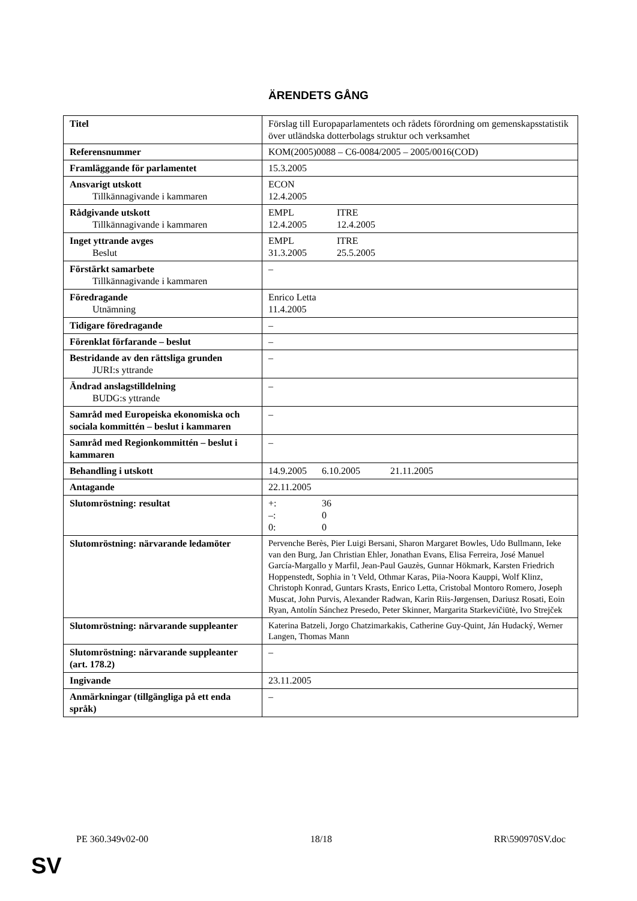ÄRENDETS GÅNG
| Titel | Förslag till Europaparlamentets och rådets förordning om gemenskapsstatistik över utländska dotterbolags struktur och verksamhet |
| Referensnummer | KOM(2005)0088 – C6-0084/2005 – 2005/0016(COD) |
| Framläggande för parlamentet | 15.3.2005 |
| Ansvarigt utskott Tillkännagivande i kammaren | ECON 12.4.2005 |
| Rådgivande utskott Tillkännagivande i kammaren | EMPL ITRE 12.4.2005 12.4.2005 |
| Inget yttrande avges Beslut | EMPL ITRE 31.3.2005 25.5.2005 |
| Förstärkt samarbete Tillkännagivande i kammaren | – |
| Föredragande Utnämning | Enrico Letta 11.4.2005 |
| Tidigare föredragande | – |
| Förenklat förfarande – beslut | – |
| Bestridande av den rättsliga grunden JURI:s yttrande | – |
| Ändrad anslagstilldelning BUDG:s yttrande | – |
| Samråd med Europeiska ekonomiska och sociala kommittén – beslut i kammaren | – |
| Samråd med Regionkommittén – beslut i kammaren | – |
| Behandling i utskott | 14.9.2005 6.10.2005 21.11.2005 |
| Antagande | 22.11.2005 |
| Slutomröstning: resultat | +: 36 –: 0 0: 0 |
| Slutomröstning: närvarande ledamöter | Pervenche Berès, Pier Luigi Bersani, Sharon Margaret Bowles, Udo Bullmann, Ieke van den Burg, Jan Christian Ehler, Jonathan Evans, Elisa Ferreira, José Manuel García-Margallo y Marfil, Jean-Paul Gauzès, Gunnar Hökmark, Karsten Friedrich Hoppenstedt, Sophia in 't Veld, Othmar Karas, Piia-Noora Kauppi, Wolf Klinz, Christoph Konrad, Guntars Krasts, Enrico Letta, Cristobal Montoro Romero, Joseph Muscat, John Purvis, Alexander Radwan, Karin Riis-Jørgensen, Dariusz Rosati, Eoin Ryan, Antolín Sánchez Presedo, Peter Skinner, Margarita Starkevičiūtė, Ivo Strejček |
| Slutomröstning: närvarande suppleanter | Katerina Batzeli, Jorgo Chatzimarkakis, Catherine Guy-Quint, Ján Hudacký, Werner Langen, Thomas Mann |
| Slutomröstning: närvarande suppleanter (art. 178.2) | – |
| Ingivande | 23.11.2005 |
| Anmärkningar (tillgängliga på ett enda språk) | – |
PE 360.349v02-00 18/18 RR\590970SV.doc
SV